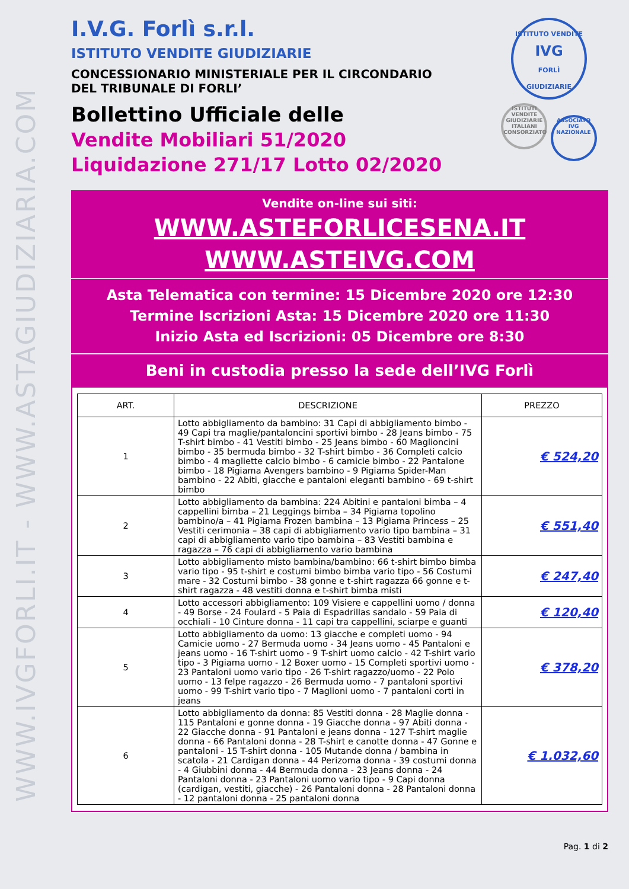WWW.IVGFORLI.IT - WWW.ASTAGIUDIZIARIA.COM
ISTITUTO VENDITE
IVG
FORLÌ
GIUDIZIARIE
ISTITUTI VENDITE GIUDIZIARIE ITALIANI CONSORZIATO
ASSOCIATO IVG NAZIONALE
I.V.G. Forlì s.r.l.
ISTITUTO VENDITE GIUDIZIARIE
CONCESSIONARIO MINISTERIALE PER IL CIRCONDARIO DEL TRIBUNALE DI FORLI’
Bollettino Ufficiale delle
Vendite Mobiliari 51/2020
Liquidazione 271/17 Lotto 02/2020
Vendite on-line sui siti:
WWW.ASTEFORLICESENA.IT
WWW.ASTEIVG.COM
Asta Telematica con termine: 15 Dicembre 2020 ore 12:30
Termine Iscrizioni Asta: 15 Dicembre 2020 ore 11:30
Inizio Asta ed Iscrizioni: 05 Dicembre ore 8:30
Beni in custodia presso la sede dell’IVG Forlì
| ART. | DESCRIZIONE | PREZZO |
| --- | --- | --- |
| 1 | Lotto abbigliamento da bambino: 31 Capi di abbigliamento bimbo - 49 Capi tra maglie/pantaloncini sportivi bimbo - 28 Jeans bimbo - 75 T-shirt bimbo - 41 Vestiti bimbo - 25 Jeans bimbo - 60 Maglioncini bimbo - 35 bermuda bimbo - 32 T-shirt bimbo - 36 Completi calcio bimbo - 4 magliette calcio bimbo - 6 camicie bimbo - 22 Pantalone bimbo - 18 Pigiama Avengers bambino - 9 Pigiama Spider-Man bambino - 22 Abiti, giacche e pantaloni eleganti bambino - 69 t-shirt bimbo | € 524,20 |
| 2 | Lotto abbigliamento da bambina: 224 Abitini e pantaloni bimba – 4 cappellini bimba – 21 Leggings bimba – 34 Pigiama topolino bambino/a – 41 Pigiama Frozen bambina – 13 Pigiama Princess – 25 Vestiti cerimonia – 38 capi di abbigliamento vario tipo bambina – 31 capi di abbigliamento vario tipo bambina – 83 Vestiti bambina e ragazza – 76 capi di abbigliamento vario bambina | € 551,40 |
| 3 | Lotto abbigliamento misto bambina/bambino: 66 t-shirt bimbo bimba vario tipo - 95 t-shirt e costumi bimbo bimba vario tipo - 56 Costumi mare - 32 Costumi bimbo - 38 gonne e t-shirt ragazza 66 gonne e t-shirt ragazza - 48 vestiti donna e t-shirt bimba misti | € 247,40 |
| 4 | Lotto accessori abbigliamento: 109 Visiere e cappellini uomo / donna - 49 Borse - 24 Foulard - 5 Paia di Espadrillas sandalo - 59 Paia di occhiali - 10 Cinture donna - 11 capi tra cappellini, sciarpe e guanti | € 120,40 |
| 5 | Lotto abbigliamento da uomo: 13 giacche e completi uomo - 94 Camicie uomo - 27 Bermuda uomo - 34 Jeans uomo - 45 Pantaloni e jeans uomo - 16 T-shirt uomo - 9 T-shirt uomo calcio - 42 T-shirt vario tipo - 3 Pigiama uomo - 12 Boxer uomo - 15 Completi sportivi uomo - 23 Pantaloni uomo vario tipo - 26 T-shirt ragazzo/uomo - 22 Polo uomo - 13 felpe ragazzo - 26 Bermuda uomo - 7 pantaloni sportivi uomo - 99 T-shirt vario tipo - 7 Maglioni uomo - 7 pantaloni corti in jeans | € 378,20 |
| 6 | Lotto abbigliamento da donna: 85 Vestiti donna - 28 Maglie donna - 115 Pantaloni e gonne donna - 19 Giacche donna - 97 Abiti donna - 22 Giacche donna - 91 Pantaloni e jeans donna - 127 T-shirt maglie donna - 66 Pantaloni donna - 28 T-shirt e canotte donna - 47 Gonne e pantaloni - 15 T-shirt donna - 105 Mutande donna / bambina in scatola - 21 Cardigan donna - 44 Perizoma donna - 39 costumi donna - 4 Giubbini donna - 44 Bermuda donna - 23 Jeans donna - 24 Pantaloni donna - 23 Pantaloni uomo vario tipo - 9 Capi donna (cardigan, vestiti, giacche) - 26 Pantaloni donna - 28 Pantaloni donna - 12 pantaloni donna - 25 pantaloni donna | € 1.032,60 |
Pag. 1 di 2